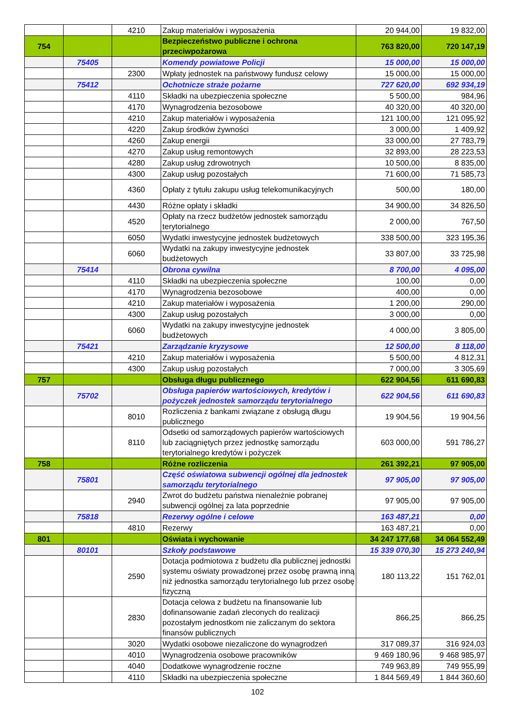| | | 4210 | Zakup materiałów i wyposażenia | 20 944,00 | 19 832,00 |
| 754 | | | Bezpieczeństwo publiczne i ochrona przeciwpożarowa | 763 820,00 | 720 147,19 |
| | 75405 | | Komendy powiatowe Policji | 15 000,00 | 15 000,00 |
| | | 2300 | Wpłaty jednostek na państwowy fundusz celowy | 15 000,00 | 15 000,00 |
| | 75412 | | Ochotnicze straże pożarne | 727 620,00 | 692 934,19 |
| | | 4110 | Składki na ubezpieczenia społeczne | 5 500,00 | 984,96 |
| | | 4170 | Wynagrodzenia bezosobowe | 40 320,00 | 40 320,00 |
| | | 4210 | Zakup materiałów i wyposażenia | 121 100,00 | 121 095,92 |
| | | 4220 | Zakup środków żywności | 3 000,00 | 1 409,92 |
| | | 4260 | Zakup energii | 33 000,00 | 27 783,79 |
| | | 4270 | Zakup usług remontowych | 32 893,00 | 28 223,53 |
| | | 4280 | Zakup usług zdrowotnych | 10 500,00 | 8 835,00 |
| | | 4300 | Zakup usług pozostałych | 71 600,00 | 71 585,73 |
| | | 4360 | Opłaty z tytułu zakupu usług telekomunikacyjnych | 500,00 | 180,00 |
| | | 4430 | Różne opłaty i składki | 34 900,00 | 34 826,50 |
| | | 4520 | Opłaty na rzecz budżetów jednostek samorządu terytorialnego | 2 000,00 | 767,50 |
| | | 6050 | Wydatki inwestycyjne jednostek budżetowych | 338 500,00 | 323 195,36 |
| | | 6060 | Wydatki na zakupy inwestycyjne jednostek budżetowych | 33 807,00 | 33 725,98 |
| | 75414 | | Obrona cywilna | 8 700,00 | 4 095,00 |
| | | 4110 | Składki na ubezpieczenia społeczne | 100,00 | 0,00 |
| | | 4170 | Wynagrodzenia bezosobowe | 400,00 | 0,00 |
| | | 4210 | Zakup materiałów i wyposażenia | 1 200,00 | 290,00 |
| | | 4300 | Zakup usług pozostałych | 3 000,00 | 0,00 |
| | | 6060 | Wydatki na zakupy inwestycyjne jednostek budżetowych | 4 000,00 | 3 805,00 |
| | 75421 | | Zarządzanie kryzysowe | 12 500,00 | 8 118,00 |
| | | 4210 | Zakup materiałów i wyposażenia | 5 500,00 | 4 812,31 |
| | | 4300 | Zakup usług pozostałych | 7 000,00 | 3 305,69 |
| 757 | | | Obsługa długu publicznego | 622 904,56 | 611 690,83 |
| | 75702 | | Obsługa papierów wartościowych, kredytów i pożyczek jednostek samorządu terytorialnego | 622 904,56 | 611 690,83 |
| | | 8010 | Rozliczenia z bankami związane z obsługą długu publicznego | 19 904,56 | 19 904,56 |
| | | 8110 | Odsetki od samorządowych papierów wartościowych lub zaciągniętych przez jednostkę samorządu terytorialnego kredytów i pożyczek | 603 000,00 | 591 786,27 |
| 758 | | | Różne rozliczenia | 261 392,21 | 97 905,00 |
| | 75801 | | Część oświatowa subwencji ogólnej dla jednostek samorządu terytorialnego | 97 905,00 | 97 905,00 |
| | | 2940 | Zwrot do budżetu państwa nienależnie pobranej subwencji ogólnej za lata poprzednie | 97 905,00 | 97 905,00 |
| | 75818 | | Rezerwy ogólne i celowe | 163 487,21 | 0,00 |
| | | 4810 | Rezerwy | 163 487,21 | 0,00 |
| 801 | | | Oświata i wychowanie | 34 247 177,68 | 34 064 552,49 |
| | 80101 | | Szkoły podstawowe | 15 339 070,30 | 15 273 240,94 |
| | | 2590 | Dotacja podmiotowa z budżetu dla publicznej jednostki systemu oświaty prowadzonej przez osobę prawną inną niż jednostka samorządu terytorialnego lub przez osobę fizyczną | 180 113,22 | 151 762,01 |
| | | 2830 | Dotacja celowa z budżetu na finansowanie lub dofinansowanie zadań zleconych do realizacji pozostałym jednostkom nie zaliczanym do sektora finansów publicznych | 866,25 | 866,25 |
| | | 3020 | Wydatki osobowe niezaliczone do wynagrodzeń | 317 089,37 | 316 924,03 |
| | | 4010 | Wynagrodzenia osobowe pracowników | 9 469 180,96 | 9 468 985,97 |
| | | 4040 | Dodatkowe wynagrodzenie roczne | 749 963,89 | 749 955,99 |
| | | 4110 | Składki na ubezpieczenia społeczne | 1 844 569,49 | 1 844 360,60 |
102